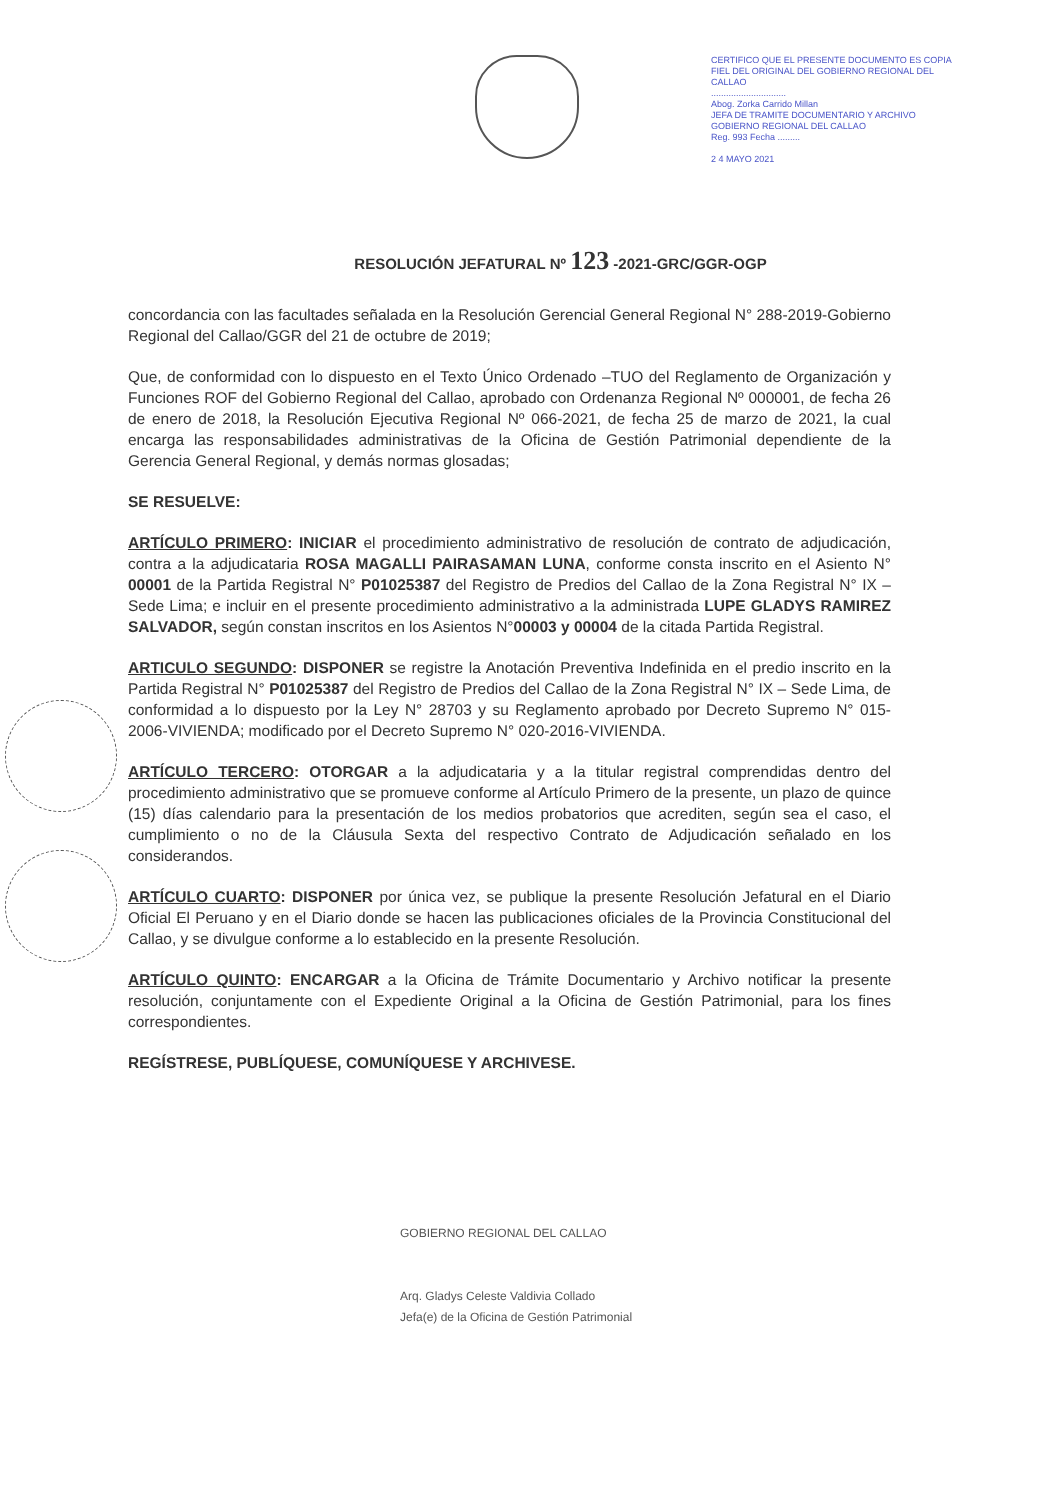CERTIFICO QUE EL PRESENTE DOCUMENTO ES COPIA FIEL DEL ORIGINAL DEL GOBIERNO REGIONAL DEL CALLAO
..............................
Abog. Zorka Carrido Millan
JEFA DE TRAMITE DOCUMENTARIO Y ARCHIVO
GOBIERNO REGIONAL DEL CALLAO
Reg. 993 Fecha .........
2 4 MAYO 2021
RESOLUCIÓN JEFATURAL Nº 123 -2021-GRC/GGR-OGP
concordancia con las facultades señalada en la Resolución Gerencial General Regional N° 288-2019-Gobierno Regional del Callao/GGR del 21 de octubre de 2019;
Que, de conformidad con lo dispuesto en el Texto Único Ordenado –TUO del Reglamento de Organización y Funciones ROF del Gobierno Regional del Callao, aprobado con Ordenanza Regional Nº 000001, de fecha 26 de enero de 2018, la Resolución Ejecutiva Regional Nº 066-2021, de fecha 25 de marzo de 2021, la cual encarga las responsabilidades administrativas de la Oficina de Gestión Patrimonial dependiente de la Gerencia General Regional, y demás normas glosadas;
SE RESUELVE:
ARTÍCULO PRIMERO: INICIAR el procedimiento administrativo de resolución de contrato de adjudicación, contra a la adjudicataria ROSA MAGALLI PAIRASAMAN LUNA, conforme consta inscrito en el Asiento N° 00001 de la Partida Registral N° P01025387 del Registro de Predios del Callao de la Zona Registral N° IX – Sede Lima; e incluir en el presente procedimiento administrativo a la administrada LUPE GLADYS RAMIREZ SALVADOR, según constan inscritos en los Asientos N°00003 y 00004 de la citada Partida Registral.
ARTICULO SEGUNDO: DISPONER se registre la Anotación Preventiva Indefinida en el predio inscrito en la Partida Registral N° P01025387 del Registro de Predios del Callao de la Zona Registral N° IX – Sede Lima, de conformidad a lo dispuesto por la Ley N° 28703 y su Reglamento aprobado por Decreto Supremo N° 015-2006-VIVIENDA; modificado por el Decreto Supremo N° 020-2016-VIVIENDA.
ARTÍCULO TERCERO: OTORGAR a la adjudicataria y a la titular registral comprendidas dentro del procedimiento administrativo que se promueve conforme al Artículo Primero de la presente, un plazo de quince (15) días calendario para la presentación de los medios probatorios que acrediten, según sea el caso, el cumplimiento o no de la Cláusula Sexta del respectivo Contrato de Adjudicación señalado en los considerandos.
ARTÍCULO CUARTO: DISPONER por única vez, se publique la presente Resolución Jefatural en el Diario Oficial El Peruano y en el Diario donde se hacen las publicaciones oficiales de la Provincia Constitucional del Callao, y se divulgue conforme a lo establecido en la presente Resolución.
ARTÍCULO QUINTO: ENCARGAR a la Oficina de Trámite Documentario y Archivo notificar la presente resolución, conjuntamente con el Expediente Original a la Oficina de Gestión Patrimonial, para los fines correspondientes.
REGÍSTRESE, PUBLÍQUESE, COMUNÍQUESE Y ARCHIVESE.
GOBIERNO REGIONAL DEL CALLAO
Arq. Gladys Celeste Valdivia Collado
Jefa(e) de la Oficina de Gestión Patrimonial